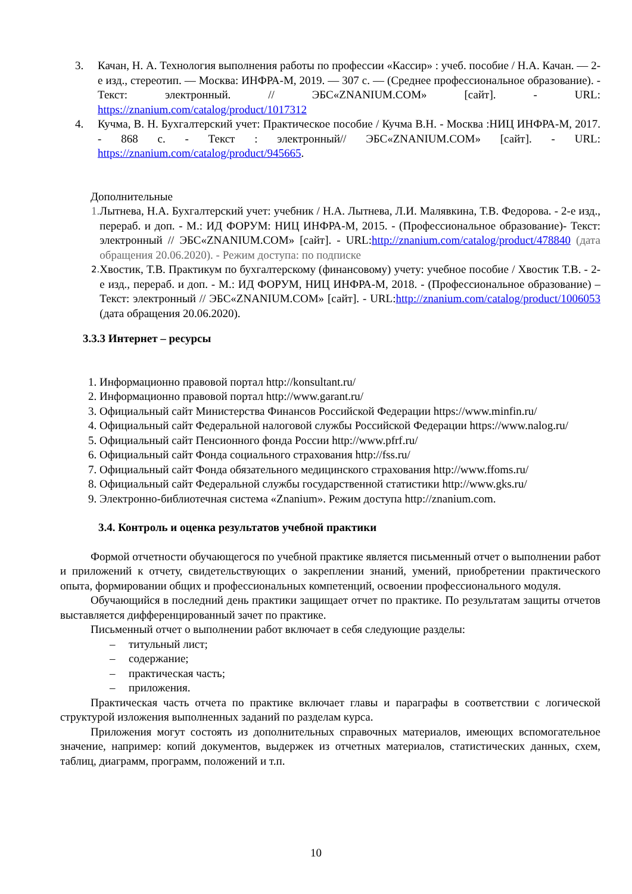3. Качан, Н. А. Технология выполнения работы по профессии «Кассир» : учеб. пособие / Н.А. Качан. — 2-е изд., стереотип. — Москва: ИНФРА-М, 2019. — 307 с. — (Среднее профессиональное образование). - Текст: электронный. // ЭБС«ZNANIUM.COM» [сайт]. - URL: https://znanium.com/catalog/product/1017312
4. Кучма, В. Н. Бухгалтерский учет: Практическое пособие / Кучма В.Н. - Москва :НИЦ ИНФРА-М, 2017. - 868 с. - Текст : электронный// ЭБС«ZNANIUM.COM» [сайт]. - URL: https://znanium.com/catalog/product/945665.
Дополнительные
1. Лытнева, Н.А. Бухгалтерский учет: учебник / Н.А. Лытнева, Л.И. Малявкина, Т.В. Федорова. - 2-е изд., перераб. и доп. - М.: ИД ФОРУМ: НИЦ ИНФРА-М, 2015. - (Профессиональное образование)- Текст: электронный // ЭБС«ZNANIUM.COM» [сайт]. - URL:http://znanium.com/catalog/product/478840 (дата обращения 20.06.2020). - Режим доступа: по подписке
2.
Хвостик, Т.В. Практикум по бухгалтерскому (финансовому) учету: учебное пособие / Хвостик Т.В. - 2-е изд., перераб. и доп. - М.: ИД ФОРУМ, НИЦ ИНФРА-М, 2018. - (Профессиональное образование) – Текст: электронный // ЭБС«ZNANIUM.COM» [сайт]. - URL:http://znanium.com/catalog/product/1006053 (дата обращения 20.06.2020).
3.3.3 Интернет – ресурсы
1. Информационно правовой портал http://konsultant.ru/
2. Информационно правовой портал http://www.garant.ru/
3. Официальный сайт Министерства Финансов Российской Федерации https://www.minfin.ru/
4. Официальный сайт Федеральной налоговой службы Российской Федерации https://www.nalog.ru/
5. Официальный сайт Пенсионного фонда России http://www.pfrf.ru/
6. Официальный сайт Фонда социального страхования http://fss.ru/
7. Официальный сайт Фонда обязательного медицинского страхования http://www.ffoms.ru/
8. Официальный сайт Федеральной службы государственной статистики http://www.gks.ru/
9. Электронно-библиотечная система «Znanium». Режим доступа http://znanium.com.
3.4. Контроль и оценка результатов учебной практики
Формой отчетности обучающегося по учебной практике является письменный отчет о выполнении работ и приложений к отчету, свидетельствующих о закреплении знаний, умений, приобретении практического опыта, формировании общих и профессиональных компетенций, освоении профессионального модуля.
Обучающийся в последний день практики защищает отчет по практике. По результатам защиты отчетов выставляется дифференцированный зачет по практике.
Письменный отчет о выполнении работ включает в себя следующие разделы:
– титульный лист;
– содержание;
– практическая часть;
– приложения.
Практическая часть отчета по практике включает главы и параграфы в соответствии с логической структурой изложения выполненных заданий по разделам курса.
Приложения могут состоять из дополнительных справочных материалов, имеющих вспомогательное значение, например: копий документов, выдержек из отчетных материалов, статистических данных, схем, таблиц, диаграмм, программ, положений и т.п.
10